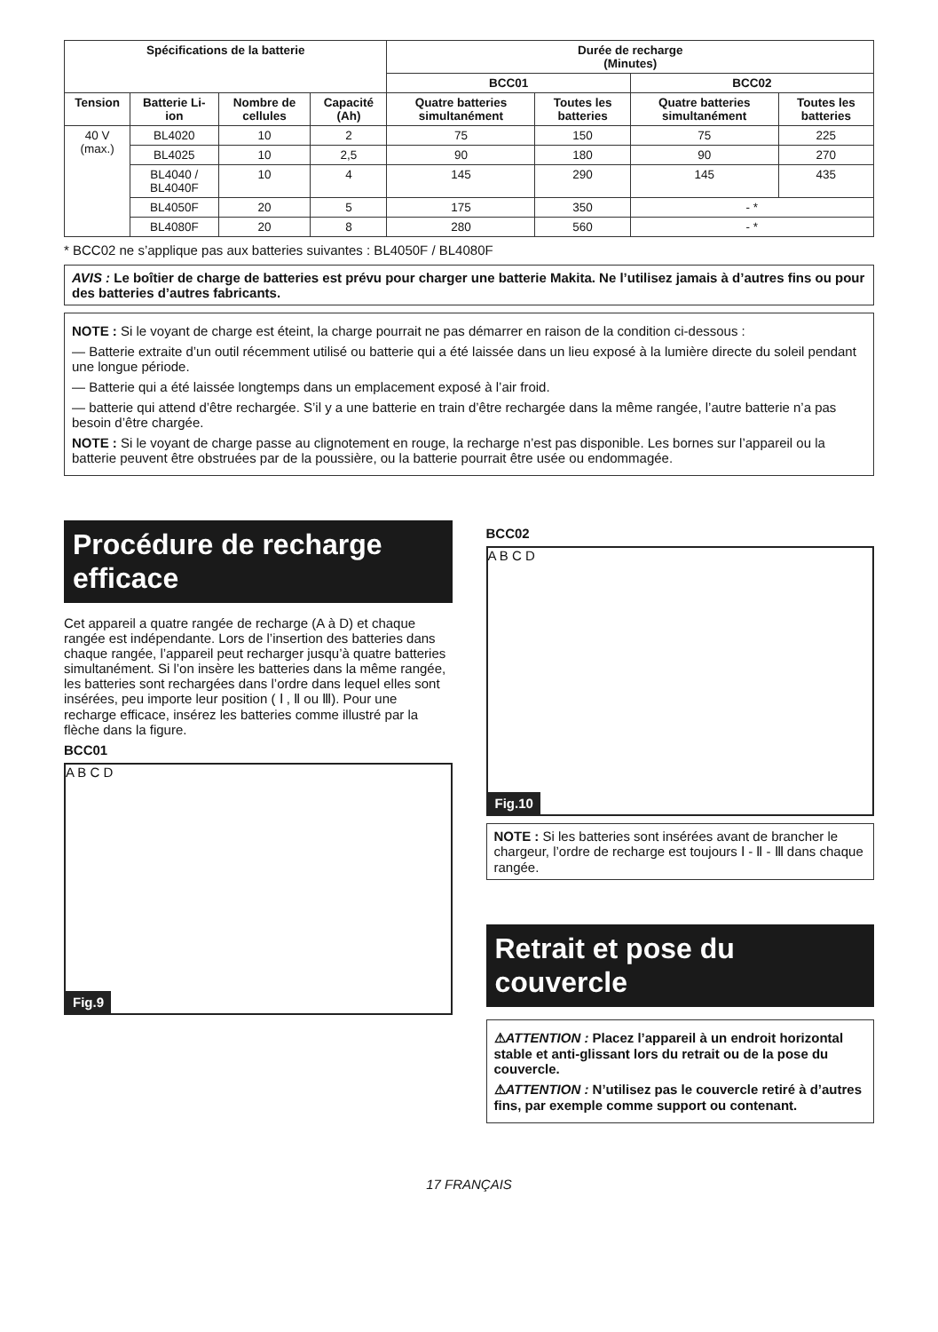| Spécifications de la batterie | | | | Durée de recharge (Minutes) | | | |
| --- | --- | --- | --- | --- | --- | --- | --- |
| | | | | BCC01 | | BCC02 | |
| Tension | Batterie Li-ion | Nombre de cellules | Capacité (Ah) | Quatre batteries simultanément | Toutes les batteries | Quatre batteries simultanément | Toutes les batteries |
| 40 V (max.) | BL4020 | 10 | 2 | 75 | 150 | 75 | 225 |
| | BL4025 | 10 | 2,5 | 90 | 180 | 90 | 270 |
| | BL4040 / BL4040F | 10 | 4 | 145 | 290 | 145 | 435 |
| | BL4050F | 20 | 5 | 175 | 350 | - * | |
| | BL4080F | 20 | 8 | 280 | 560 | - * | |
* BCC02 ne s’applique pas aux batteries suivantes : BL4050F / BL4080F
AVIS : Le boîtier de charge de batteries est prévu pour charger une batterie Makita. Ne l’utilisez jamais à d’autres fins ou pour des batteries d’autres fabricants.
NOTE : Si le voyant de charge est éteint, la charge pourrait ne pas démarrer en raison de la condition ci-dessous :
— Batterie extraite d’un outil récemment utilisé ou batterie qui a été laissée dans un lieu exposé à la lumière directe du soleil pendant une longue période.
— Batterie qui a été laissée longtemps dans un emplacement exposé à l’air froid.
— batterie qui attend d’être rechargée. S’il y a une batterie en train d’être rechargée dans la même rangée, l’autre batterie n’a pas besoin d’être chargée.
NOTE : Si le voyant de charge passe au clignotement en rouge, la recharge n’est pas disponible. Les bornes sur l’appareil ou la batterie peuvent être obstruées par de la poussière, ou la batterie pourrait être usée ou endommagée.
Procédure de recharge efficace
Cet appareil a quatre rangée de recharge (A à D) et chaque rangée est indépendante. Lors de l’insertion des batteries dans chaque rangée, l’appareil peut recharger jusqu’à quatre batteries simultanément. Si l’on insère les batteries dans la même rangée, les batteries sont rechargées dans l’ordre dans lequel elles sont insérées, peu importe leur position ( Ⅰ , Ⅱ ou Ⅲ). Pour une recharge efficace, insérez les batteries comme illustré par la flèche dans la figure.
BCC01
A B C D
Fig.9
BCC02
A B C D
Fig.10
NOTE : Si les batteries sont insérées avant de brancher le chargeur, l’ordre de recharge est toujours Ⅰ - Ⅱ - Ⅲ dans chaque rangée.
Retrait et pose du couvercle
⚠ATTENTION : Placez l’appareil à un endroit horizontal stable et anti-glissant lors du retrait ou de la pose du couvercle.
⚠ATTENTION : N’utilisez pas le couvercle retiré à d’autres fins, par exemple comme support ou contenant.
17 FRANÇAIS